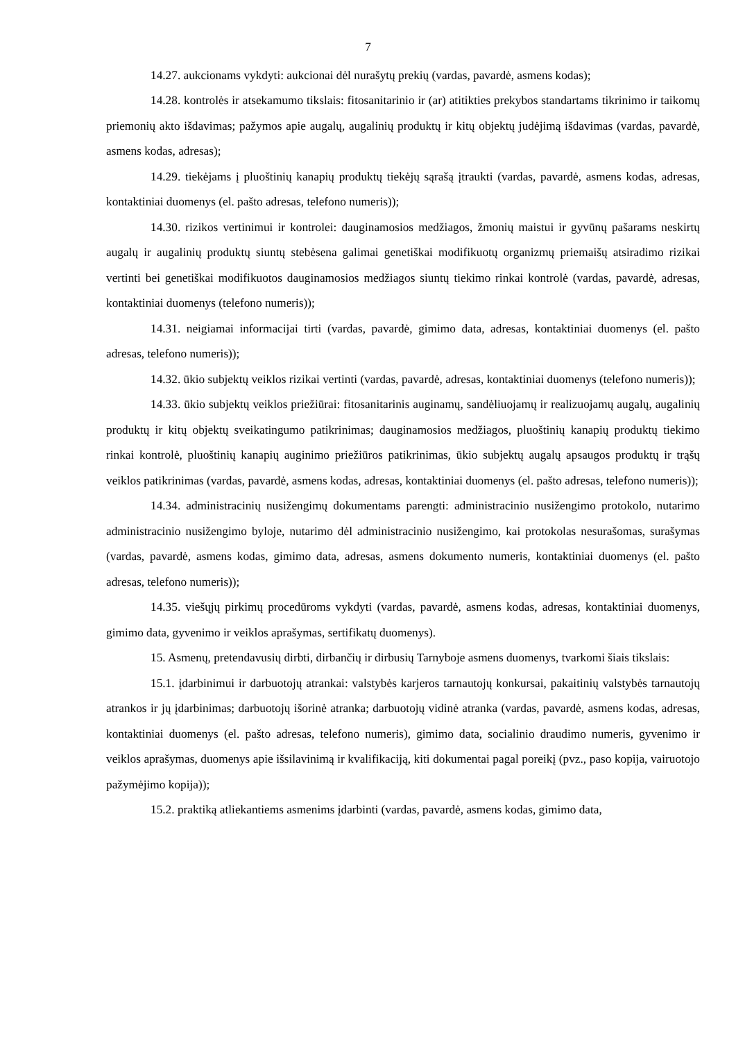7
14.27. aukcionams vykdyti: aukcionai dėl nurašytų prekių (vardas, pavardė, asmens kodas);
14.28. kontrolės ir atsekamumo tikslais: fitosanitarinio ir (ar) atitikties prekybos standartams tikrinimo ir taikomų priemonių akto išdavimas; pažymos apie augalų, augalinių produktų ir kitų objektų judėjimą išdavimas (vardas, pavardė, asmens kodas, adresas);
14.29. tiekėjams į pluoštinių kanapių produktų tiekėjų sąrašą įtraukti (vardas, pavardė, asmens kodas, adresas, kontaktiniai duomenys (el. pašto adresas, telefono numeris));
14.30. rizikos vertinimui ir kontrolei: dauginamosios medžiagos, žmonių maistui ir gyvūnų pašarams neskirtų augalų ir augalinių produktų siuntų stebėsena galimai genetiškai modifikuotų organizmų priemaišų atsiradimo rizikai vertinti bei genetiškai modifikuotos dauginamosios medžiagos siuntų tiekimo rinkai kontrolė (vardas, pavardė, adresas, kontaktiniai duomenys (telefono numeris));
14.31. neigiamai informacijai tirti (vardas, pavardė, gimimo data, adresas, kontaktiniai duomenys (el. pašto adresas, telefono numeris));
14.32. ūkio subjektų veiklos rizikai vertinti (vardas, pavardė, adresas, kontaktiniai duomenys (telefono numeris));
14.33. ūkio subjektų veiklos priežiūrai: fitosanitarinis auginamų, sandėliuojamų ir realizuojamų augalų, augalinių produktų ir kitų objektų sveikatingumo patikrinimas; dauginamosios medžiagos, pluoštinių kanapių produktų tiekimo rinkai kontrolė, pluoštinių kanapių auginimo priežiūros patikrinimas, ūkio subjektų augalų apsaugos produktų ir trąšų veiklos patikrinimas (vardas, pavardė, asmens kodas, adresas, kontaktiniai duomenys (el. pašto adresas, telefono numeris));
14.34. administracinių nusižengimų dokumentams parengti: administracinio nusižengimo protokolo, nutarimo administracinio nusižengimo byloje, nutarimo dėl administracinio nusižengimo, kai protokolas nesurašomas, surašymas (vardas, pavardė, asmens kodas, gimimo data, adresas, asmens dokumento numeris, kontaktiniai duomenys (el. pašto adresas, telefono numeris));
14.35. viešųjų pirkimų procedūroms vykdyti (vardas, pavardė, asmens kodas, adresas, kontaktiniai duomenys, gimimo data, gyvenimo ir veiklos aprašymas, sertifikatų duomenys).
15. Asmenų, pretendavusių dirbti, dirbančių ir dirbusių Tarnyboje asmens duomenys, tvarkomi šiais tikslais:
15.1. įdarbinimui ir darbuotojų atrankai: valstybės karjeros tarnautojų konkursai, pakaitinių valstybės tarnautojų atrankos ir jų įdarbinimas; darbuotojų išorinė atranka; darbuotojų vidinė atranka (vardas, pavardė, asmens kodas, adresas, kontaktiniai duomenys (el. pašto adresas, telefono numeris), gimimo data, socialinio draudimo numeris, gyvenimo ir veiklos aprašymas, duomenys apie išsilavinimą ir kvalifikaciją, kiti dokumentai pagal poreikį (pvz., paso kopija, vairuotojo pažymėjimo kopija));
15.2. praktiką atliekantiems asmenims įdarbinti (vardas, pavardė, asmens kodas, gimimo data,